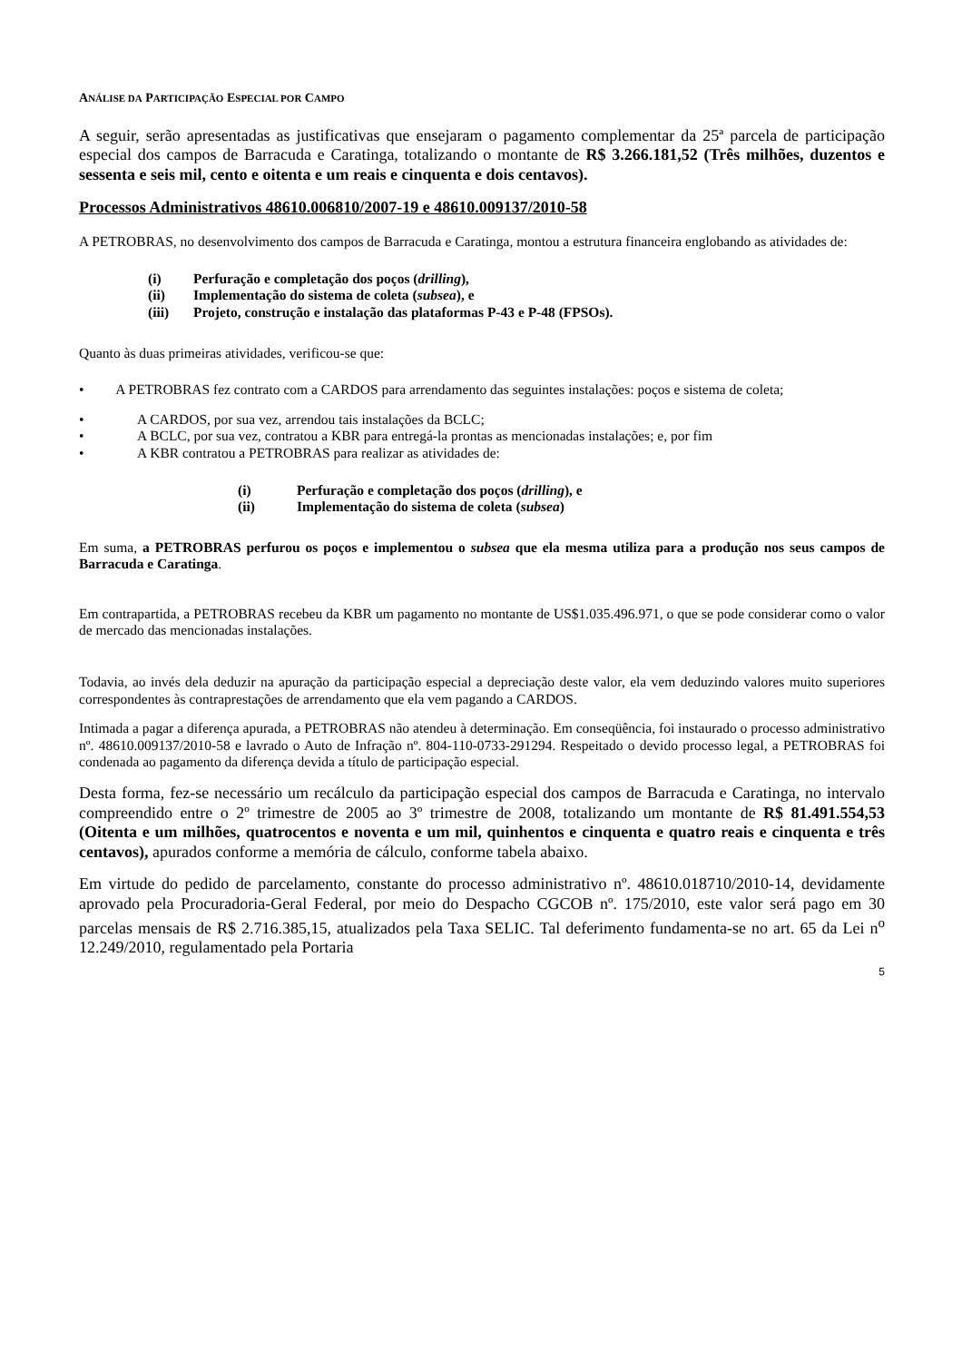ANÁLISE DA PARTICIPAÇÃO ESPECIAL POR CAMPO
A seguir, serão apresentadas as justificativas que ensejaram o pagamento complementar da 25ª parcela de participação especial dos campos de Barracuda e Caratinga, totalizando o montante de R$ 3.266.181,52 (Três milhões, duzentos e sessenta e seis mil, cento e oitenta e um reais e cinquenta e dois centavos).
Processos Administrativos 48610.006810/2007-19 e 48610.009137/2010-58
A PETROBRAS, no desenvolvimento dos campos de Barracuda e Caratinga, montou a estrutura financeira englobando as atividades de:
(i) Perfuração e completação dos poços (drilling),
(ii) Implementação do sistema de coleta (subsea), e
(iii) Projeto, construção e instalação das plataformas P-43 e P-48 (FPSOs).
Quanto às duas primeiras atividades, verificou-se que:
• A PETROBRAS fez contrato com a CARDOS para arrendamento das seguintes instalações: poços e sistema de coleta;
• A CARDOS, por sua vez, arrendou tais instalações da BCLC;
• A BCLC, por sua vez, contratou a KBR para entregá-la prontas as mencionadas instalações; e, por fim
• A KBR contratou a PETROBRAS para realizar as atividades de:
(i) Perfuração e completação dos poços (drilling), e
(ii) Implementação do sistema de coleta (subsea)
Em suma, a PETROBRAS perfurou os poços e implementou o subsea que ela mesma utiliza para a produção nos seus campos de Barracuda e Caratinga.
Em contrapartida, a PETROBRAS recebeu da KBR um pagamento no montante de US$1.035.496.971, o que se pode considerar como o valor de mercado das mencionadas instalações.
Todavia, ao invés dela deduzir na apuração da participação especial a depreciação deste valor, ela vem deduzindo valores muito superiores correspondentes às contraprestações de arrendamento que ela vem pagando a CARDOS.
Intimada a pagar a diferença apurada, a PETROBRAS não atendeu à determinação. Em conseqüência, foi instaurado o processo administrativo nº. 48610.009137/2010-58 e lavrado o Auto de Infração nº. 804-110-0733-291294. Respeitado o devido processo legal, a PETROBRAS foi condenada ao pagamento da diferença devida a título de participação especial.
Desta forma, fez-se necessário um recálculo da participação especial dos campos de Barracuda e Caratinga, no intervalo compreendido entre o 2º trimestre de 2005 ao 3º trimestre de 2008, totalizando um montante de R$ 81.491.554,53 (Oitenta e um milhões, quatrocentos e noventa e um mil, quinhentos e cinquenta e quatro reais e cinquenta e três centavos), apurados conforme a memória de cálculo, conforme tabela abaixo.
Em virtude do pedido de parcelamento, constante do processo administrativo nº. 48610.018710/2010-14, devidamente aprovado pela Procuradoria-Geral Federal, por meio do Despacho CGCOB nº. 175/2010, este valor será pago em 30 parcelas mensais de R$ 2.716.385,15, atualizados pela Taxa SELIC. Tal deferimento fundamenta-se no art. 65 da Lei n<sup>o</sup> 12.249/2010, regulamentado pela Portaria
5